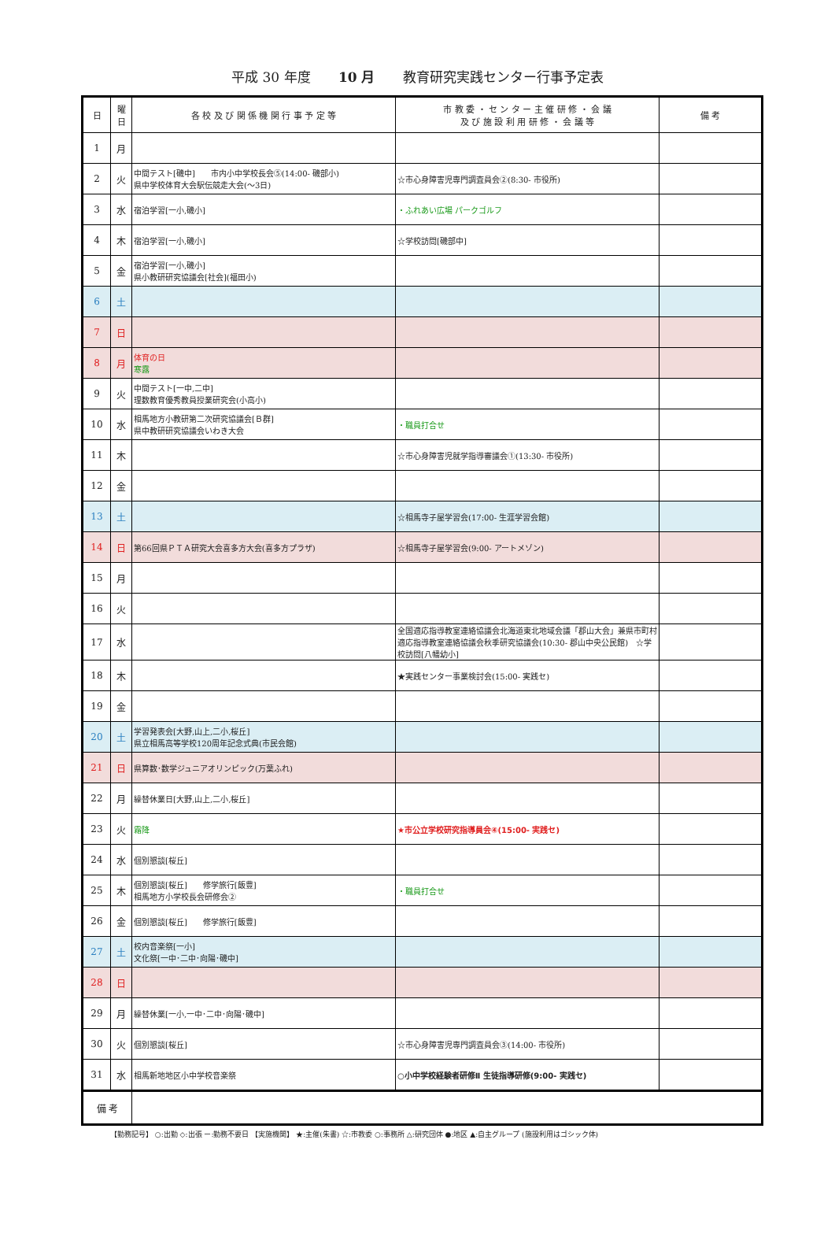平成 30 年度 10 月 教育研究実践センター行事予定表
| 日 | 曜 日 | 各 校 及 び 関 係 機 関 行 事 予 定 等 | 市 教 委 ・ セ ン タ ー 主 催 研 修 ・ 会 議 及 び 施 設 利 用 研 修 ・ 会 議 等 | 備 考 |
| --- | --- | --- | --- | --- |
| 1 | 月 | | | |
| 2 | 火 | 中間テスト[磯中] 市内小中学校長会⑤(14:00- 磯部小) 県中学校体育大会駅伝競走大会(～3日) | ☆市心身障害児専門調査員会②(8:30- 市役所) | |
| 3 | 水 | 宿泊学習[一小,磯小] | ・ふれあい広場 パークゴルフ | |
| 4 | 木 | 宿泊学習[一小,磯小] | ☆学校訪問[磯部中] | |
| 5 | 金 | 宿泊学習[一小,磯小] 県小教研研究協議会[社会](福田小) | | |
| 6 | 土 | | | |
| 7 | 日 | | | |
| 8 | 月 | 体育の日 寒露 | | |
| 9 | 火 | 中間テスト[一中,二中] 理数教育優秀教員授業研究会(小高小) | | |
| 10 | 水 | 相馬地方小教研第二次研究協議会[Ｂ群] 県中教研研究協議会いわき大会 | ・職員打合せ | |
| 11 | 木 | | ☆市心身障害児就学指導審議会①(13:30- 市役所) | |
| 12 | 金 | | | |
| 13 | 土 | | ☆相馬寺子屋学習会(17:00- 生涯学習会館) | |
| 14 | 日 | 第66回県ＰＴＡ研究大会喜多方大会(喜多方プラザ) | ☆相馬寺子屋学習会(9:00- アートメゾン) | |
| 15 | 月 | | | |
| 16 | 火 | | | |
| 17 | 水 | | 全国適応指導教室連絡協議会北海道東北地域会議「郡山大会」兼県市町村適応指導教室連絡協議会秋季研究協議会(10:30- 郡山中央公民館) ☆学校訪問[八幡幼小] | |
| 18 | 木 | | ★実践センター事業検討会(15:00- 実践セ) | |
| 19 | 金 | | | |
| 20 | 土 | 学習発表会[大野,山上,二小,桜丘] 県立相馬高等学校120周年記念式典(市民会館) | | |
| 21 | 日 | 県算数･数学ジュニアオリンピック(万葉ふれ) | | |
| 22 | 月 | 繰替休業日[大野,山上,二小,桜丘] | | |
| 23 | 火 | 霜降 | ★市公立学校研究指導員会④(15:00- 実践セ) | |
| 24 | 水 | 個別懇談[桜丘] | | |
| 25 | 木 | 個別懇談[桜丘] 修学旅行[飯豊] 相馬地方小学校長会研修会② | ・職員打合せ | |
| 26 | 金 | 個別懇談[桜丘] 修学旅行[飯豊] | | |
| 27 | 土 | 校内音楽祭[一小] 文化祭[一中･二中･向陽･磯中] | | |
| 28 | 日 | | | |
| 29 | 月 | 繰替休業[一小,一中･二中･向陽･磯中] | | |
| 30 | 火 | 個別懇談[桜丘] | ☆市心身障害児専門調査員会③(14:00- 市役所) | |
| 31 | 水 | 相馬新地地区小中学校音楽祭 | ○小中学校経験者研修Ⅱ 生徒指導研修(9:00- 実践セ) | |
| 備 考 | | | | |
【勤務記号】 ○:出勤 ◇:出張 ー:勤務不要日 【実施機関】 ★:主催(朱書) ☆:市教委 ○:事務所 △:研究団体 ●:地区 ▲:自主グループ (施設利用はゴシック体)